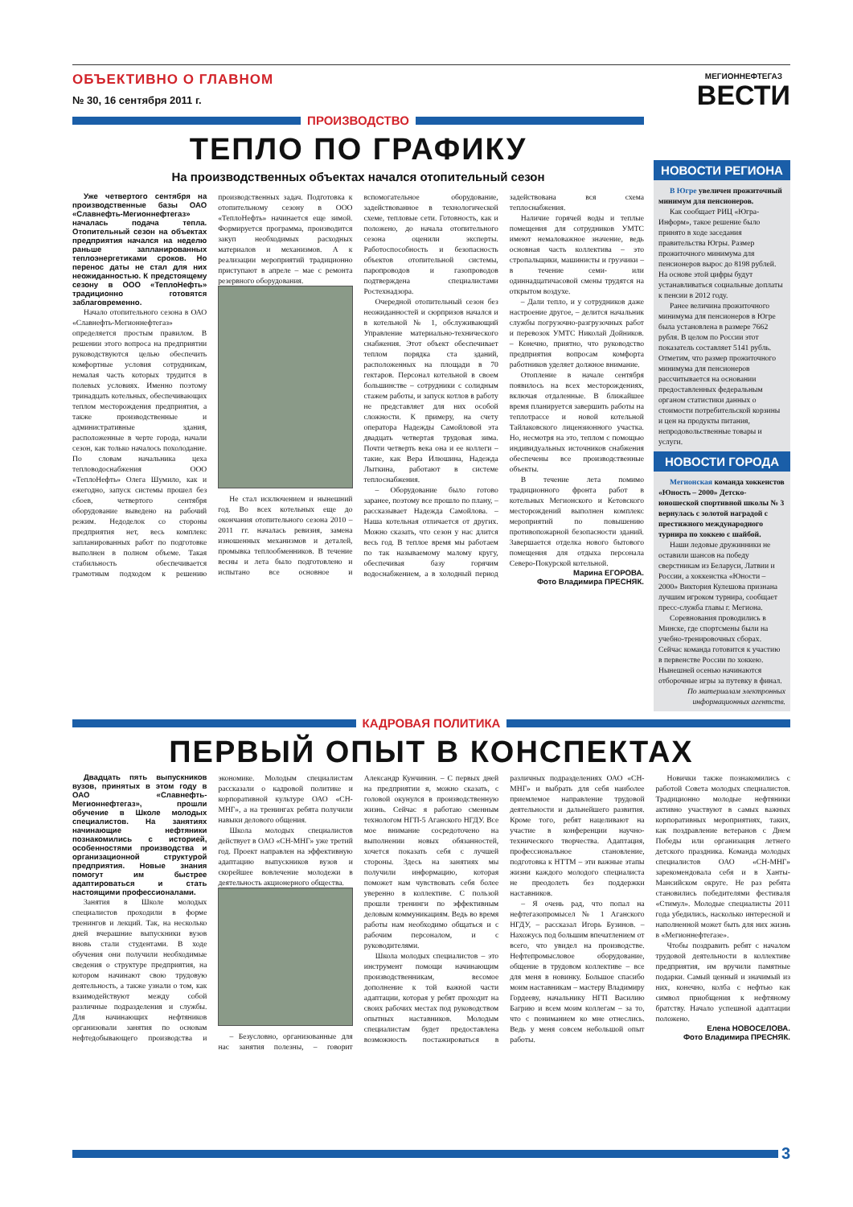ОБЪЕКТИВНО О ГЛАВНОМ
№ 30, 16 сентября 2011 г.
МЕГИОННЕФТЕГАЗ
ВЕСТИ
ПРОИЗВОДСТВО
ТЕПЛО ПО ГРАФИКУ
На производственных объектах начался отопительный сезон
Уже четвертого сентября на производственные базы ОАО «Славнефть-Мегионнефтегаз» началась подача тепла. Отопительный сезон на объектах предприятия начался на неделю раньше запланированных теплоэнергетиками сроков. Но перенос даты не стал для них неожиданностью. К предстоящему сезону в ООО «ТеплоНефть» традиционно готовятся заблаговременно.
Начало отопительного сезона в ОАО «Славнефть-Мегионнефтегаз» определяется простым правилом. В решении этого вопроса на предприятии руководствуются целью обеспечить комфортные условия сотрудникам, немалая часть которых трудится в полевых условиях. Именно поэтому тринадцать котельных, обеспечивающих теплом месторождения предприятия, а также производственные и административные здания, расположенные в черте города, начали сезон, как только началось похолодание. По словам начальника цеха тепловодоснабжения ООО «ТеплоНефть» Олега Шумило, как и ежегодно, запуск системы прошел без сбоев, четвертого сентября оборудование выведено на рабочий режим. Недоделок со стороны предприятия нет, весь комплекс запланированных работ по подготовке выполнен в полном объеме. Такая стабильность обеспечивается грамотным подходом к решению производственных задач. Подготовка к отопительному сезону в ООО «ТеплоНефть» начинается еще зимой. Формируется программа, производится закуп необходимых расходных материалов и механизмов. А к реализации мероприятий традиционно приступают в апреле – мае с ремонта резервного оборудования.
Не стал исключением и нынешний год. Во всех котельных еще до окончания отопительного сезона 2010 – 2011 гг. началась ревизия, замена изношенных механизмов и деталей, промывка теплообменников. В течение весны и лета было подготовлено и испытано все основное и вспомогательное оборудование, задействованное в технологической схеме, тепловые сети. Готовность, как и положено, до начала отопительного сезона оценили эксперты. Работоспособность и безопасность объектов отопительной системы, паропроводов и газопроводов подтверждена специалистами Ростехнадзора.
Очередной отопительный сезон без неожиданностей и сюрпризов начался и в котельной № 1, обслуживающий Управление материально-технического снабжения. Этот объект обеспечивает теплом порядка ста зданий, расположенных на площади в 70 гектаров. Персонал котельной в своем большинстве – сотрудники с солидным стажем работы, и запуск котлов в работу не представляет для них особой сложности. К примеру, на счету оператора Надежды Самойловой эта двадцать четвертая трудовая зима. Почти четверть века она и ее коллеги – такие, как Вера Илюшина, Надежда Лыткина, работают в системе теплоснабжения.
– Оборудование было готово заранее, поэтому все прошло по плану, – рассказывает Надежда Самойлова. – Наша котельная отличается от других. Можно сказать, что сезон у нас длится весь год. В теплое время мы работаем по так называемому малому кругу, обеспечивая базу горячим водоснабжением, а в холодный период задействована вся схема теплоснабжения.
Наличие горячей воды и теплые помещения для сотрудников УМТС имеют немаловажное значение, ведь основная часть коллектива – это стропальщики, машинисты и грузчики – в течение семи- или одиннадцатичасовой смены трудятся на открытом воздухе.
– Дали тепло, и у сотрудников даже настроение другое, – делится начальник службы погрузочно-разгрузочных работ и перевозок УМТС Николай Дойников. – Конечно, приятно, что руководство предприятия вопросам комфорта работников уделяет должное внимание.
Отопление в начале сентября появилось на всех месторождениях, включая отдаленные. В ближайшее время планируется завершить работы на теплотрассе и новой котельной Тайлаковского лицензионного участка. Но, несмотря на это, теплом с помощью индивидуальных источников снабжения обеспечены все производственные объекты.
В течение лета помимо традиционного фронта работ в котельных Мегионского и Кетовского месторождений выполнен комплекс мероприятий по повышению противопожарной безопасности зданий. Завершается отделка нового бытового помещения для отдыха персонала Северо-Покурской котельной.
Марина ЕГОРОВА.
Фото Владимира ПРЕСНЯК.
НОВОСТИ РЕГИОНА
В Югре увеличен прожиточный минимум для пенсионеров.
Как сообщает РИЦ «Югра-Информ», такое решение было принято в ходе заседания правительства Югры. Размер прожиточного минимума для пенсионеров вырос до 8198 рублей. На основе этой цифры будут устанавливаться социальные доплаты к пенсии в 2012 году.
Ранее величина прожиточного минимума для пенсионеров в Югре была установлена в размере 7662 рубля. В целом по России этот показатель составляет 5141 рубль. Отметим, что размер прожиточного минимума для пенсионеров рассчитывается на основании предоставленных федеральным органом статистики данных о стоимости потребительской корзины и цен на продукты питания, непродовольственные товары и услуги.
НОВОСТИ ГОРОДА
Мегионская команда хоккеистов «Юность – 2000» Детско-юношеской спортивной школы № 3 вернулась с золотой наградой с престижного международного турнира по хоккею с шайбой.
Наши ледовые дружинники не оставили шансов на победу сверстникам из Беларуси, Латвии и России, а хоккеистка «Юности – 2000» Виктория Кулешова признана лучшим игроком турнира, сообщает пресс-служба главы г. Мегиона.
Соревнования проводились в Минске, где спортсмены были на учебно-тренировочных сборах. Сейчас команда готовится к участию в первенстве России по хоккею. Нынешней осенью начинаются отборочные игры за путевку в финал.
По материалам электронных информационных агентств.
КАДРОВАЯ ПОЛИТИКА
ПЕРВЫЙ ОПЫТ В КОНСПЕКТАХ
Двадцать пять выпускников вузов, принятых в этом году в ОАО «Славнефть-Мегионнефтегаз», прошли обучение в Школе молодых специалистов. На занятиях начинающие нефтяники познакомились с историей, особенностями производства и организационной структурой предприятия. Новые знания помогут им быстрее адаптироваться и стать настоящими профессионалами.
Занятия в Школе молодых специалистов проходили в форме тренингов и лекций. Так, на несколько дней вчерашние выпускники вузов вновь стали студентами. В ходе обучения они получили необходимые сведения о структуре предприятия, на котором начинают свою трудовую деятельность, а также узнали о том, как взаимодействуют между собой различные подразделения и службы. Для начинающих нефтяников организовали занятия по основам нефтедобывающего производства и экономике. Молодым специалистам рассказали о кадровой политике и корпоративной культуре ОАО «СН-МНГ», а на тренингах ребята получили навыки делового общения.
Школа молодых специалистов действует в ОАО «СН-МНГ» уже третий год. Проект направлен на эффективную адаптацию выпускников вузов и скорейшее вовлечение молодежи в деятельность акционерного общества.
– Безусловно, организованные для нас занятия полезны, – говорит Александр Кунчинин. – С первых дней на предприятии я, можно сказать, с головой окунулся в производственную жизнь. Сейчас я работаю сменным технологом НГП-5 Аганского НГДУ. Все мое внимание сосредоточено на выполнении новых обязанностей, хочется показать себя с лучшей стороны. Здесь на занятиях мы получили информацию, которая поможет нам чувствовать себя более уверенно в коллективе. С пользой прошли тренинги по эффективным деловым коммуникациям. Ведь во время работы нам необходимо общаться и с рабочим персоналом, и с руководителями.
Школа молодых специалистов – это инструмент помощи начинающим производственникам, весомое дополнение к той важной части адаптации, которая у ребят проходит на своих рабочих местах под руководством опытных наставников. Молодым специалистам будет предоставлена возможность постажироваться в различных подразделениях ОАО «СН-МНГ» и выбрать для себя наиболее приемлемое направление трудовой деятельности и дальнейшего развития. Кроме того, ребят нацеливают на участие в конференции научно-технического творчества. Адаптация, профессиональное становление, подготовка к НТТМ – эти важные этапы жизни каждого молодого специалиста не преодолеть без поддержки наставников.
– Я очень рад, что попал на нефтегазопромысел № 1 Аганского НГДУ, – рассказал Игорь Бузинов. – Нахожусь под большим впечатлением от всего, что увидел на производстве. Нефтепромысловое оборудование, общение в трудовом коллективе – все для меня в новинку. Большое спасибо моим наставникам – мастеру Владимиру Гордееву, начальнику НГП Василию Багрию и всем моим коллегам – за то, что с пониманием ко мне отнеслись. Ведь у меня совсем небольшой опыт работы.
Новички также познакомились с работой Совета молодых специалистов. Традиционно молодые нефтяники активно участвуют в самых важных корпоративных мероприятиях, таких, как поздравление ветеранов с Днем Победы или организация летнего детского праздника. Команда молодых специалистов ОАО «СН-МНГ» зарекомендовала себя и в Ханты-Мансийском округе. Не раз ребята становились победителями фестиваля «Стимул». Молодые специалисты 2011 года убедились, насколько интересной и наполненной может быть для них жизнь в «Мегионнефтегазе».
Чтобы поздравить ребят с началом трудовой деятельности в коллективе предприятия, им вручили памятные подарки. Самый ценный и значимый из них, конечно, колба с нефтью как символ приобщения к нефтяному братству. Начало успешной адаптации положено.
Елена НОВОСЕЛОВА.
Фото Владимира ПРЕСНЯК.
3